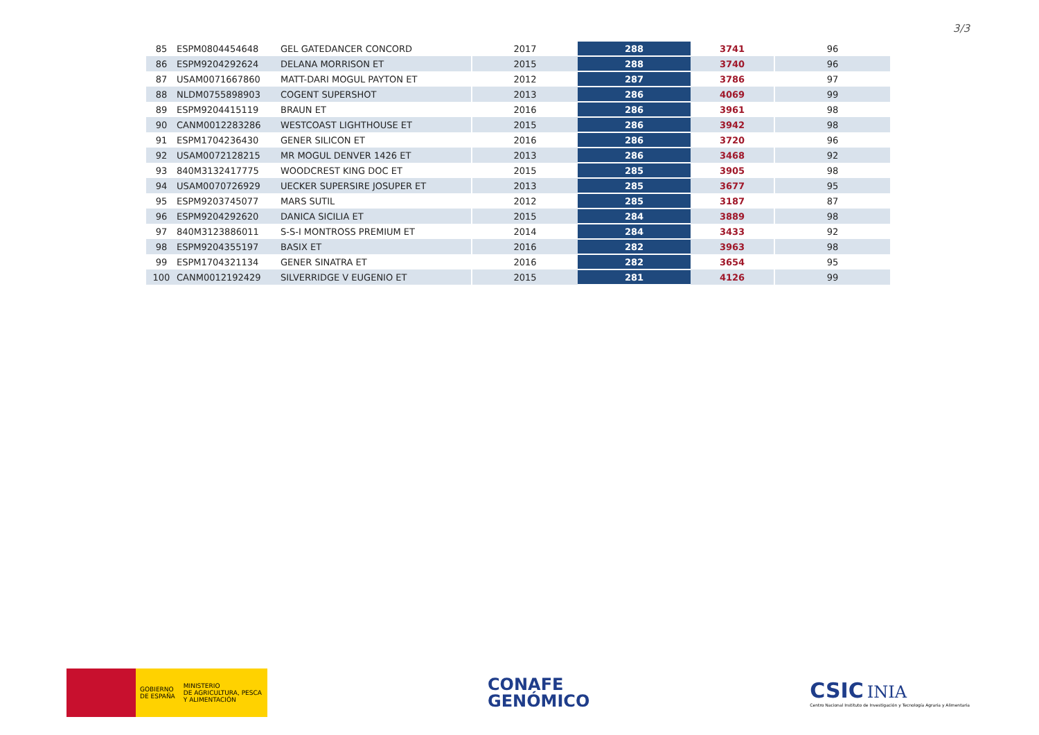3/3
| 85 | ESPM0804454648 | GEL GATEDANCER CONCORD | 2017 | 288 | 3741 | 96 |
| 86 | ESPM9204292624 | DELANA MORRISON ET | 2015 | 288 | 3740 | 96 |
| 87 | USAM0071667860 | MATT-DARI MOGUL PAYTON ET | 2012 | 287 | 3786 | 97 |
| 88 | NLDM0755898903 | COGENT SUPERSHOT | 2013 | 286 | 4069 | 99 |
| 89 | ESPM9204415119 | BRAUN ET | 2016 | 286 | 3961 | 98 |
| 90 | CANM0012283286 | WESTCOAST LIGHTHOUSE ET | 2015 | 286 | 3942 | 98 |
| 91 | ESPM1704236430 | GENER SILICON ET | 2016 | 286 | 3720 | 96 |
| 92 | USAM0072128215 | MR MOGUL DENVER 1426 ET | 2013 | 286 | 3468 | 92 |
| 93 | 840M3132417775 | WOODCREST KING DOC ET | 2015 | 285 | 3905 | 98 |
| 94 | USAM0070726929 | UECKER SUPERSIRE JOSUPER ET | 2013 | 285 | 3677 | 95 |
| 95 | ESPM9203745077 | MARS SUTIL | 2012 | 285 | 3187 | 87 |
| 96 | ESPM9204292620 | DANICA SICILIA ET | 2015 | 284 | 3889 | 98 |
| 97 | 840M3123886011 | S-S-I MONTROSS PREMIUM ET | 2014 | 284 | 3433 | 92 |
| 98 | ESPM9204355197 | BASIX ET | 2016 | 282 | 3963 | 98 |
| 99 | ESPM1704321134 | GENER SINATRA ET | 2016 | 282 | 3654 | 95 |
| 100 | CANM0012192429 | SILVERRIDGE V EUGENIO ET | 2015 | 281 | 4126 | 99 |
GOBIERNO
DE ESPAÑA MINISTERIO
DE AGRICULTURA, PESCA
Y ALIMENTACIÓN
CONAFE
GENÓMICO
CSIC INIA
Centro Nacional Instituto de Investigación y Tecnología Agraria y Alimentaria